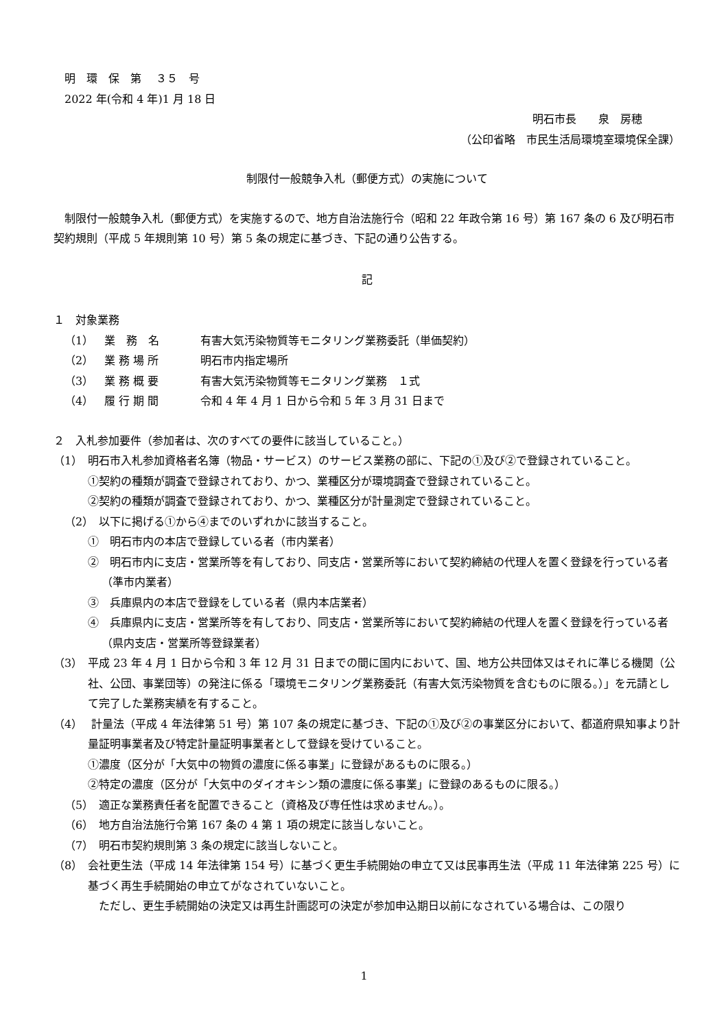明　環　保　第　 ３５　号
2022 年(令和 4 年)1 月 18 日
明石市長　　泉　房穂
（公印省略　市民生活局環境室環境保全課）
制限付一般競争入札（郵便方式）の実施について
制限付一般競争入札（郵便方式）を実施するので、地方自治法施行令（昭和 22 年政令第 16 号）第 167 条の 6 及び明石市契約規則（平成 5 年規則第 10 号）第 5 条の規定に基づき、下記の通り公告する。
記
１　対象業務
（1） 業　務　名 有害大気汚染物質等モニタリング業務委託（単価契約）
（2） 業 務 場 所 明石市内指定場所
（3） 業 務 概 要 有害大気汚染物質等モニタリング業務　１式
（4） 履 行 期 間 令和 4 年 4 月 1 日から令和 5 年 3 月 31 日まで
２　入札参加要件（参加者は、次のすべての要件に該当していること。）
（1）　明石市入札参加資格者名簿（物品・サービス）のサービス業務の部に、下記の①及び②で登録されていること。
①契約の種類が調査で登録されており、かつ、業種区分が環境調査で登録されていること。
②契約の種類が調査で登録されており、かつ、業種区分が計量測定で登録されていること。
（2）　以下に掲げる①から④までのいずれかに該当すること。
①　明石市内の本店で登録している者（市内業者）
②　明石市内に支店・営業所等を有しており、同支店・営業所等において契約締結の代理人を置く登録を行っている者（準市内業者）
③　兵庫県内の本店で登録をしている者（県内本店業者）
④　兵庫県内に支店・営業所等を有しており、同支店・営業所等において契約締結の代理人を置く登録を行っている者（県内支店・営業所等登録業者）
（3）　平成 23 年 4 月 1 日から令和 3 年 12 月 31 日までの間に国内において、国、地方公共団体又はそれに準じる機関（公社、公団、事業団等）の発注に係る「環境モニタリング業務委託（有害大気汚染物質を含むものに限る。）」を元請として完了した業務実績を有すること。
（4）　 計量法（平成 4 年法律第 51 号）第 107 条の規定に基づき、下記の①及び②の事業区分において、都道府県知事より計量証明事業者及び特定計量証明事業者として登録を受けていること。
①濃度（区分が「大気中の物質の濃度に係る事業」に登録があるものに限る。）
②特定の濃度（区分が「大気中のダイオキシン類の濃度に係る事業」に登録のあるものに限る。）
（5）　適正な業務責任者を配置できること（資格及び専任性は求めません。）。
（6）　地方自治法施行令第 167 条の 4 第 1 項の規定に該当しないこと。
（7）　明石市契約規則第 3 条の規定に該当しないこと。
（8）　会社更生法（平成 14 年法律第 154 号）に基づく更生手続開始の申立て又は民事再生法（平成 11 年法律第 225 号）に基づく再生手続開始の申立てがなされていないこと。
ただし、更生手続開始の決定又は再生計画認可の決定が参加申込期日以前になされている場合は、この限り
1